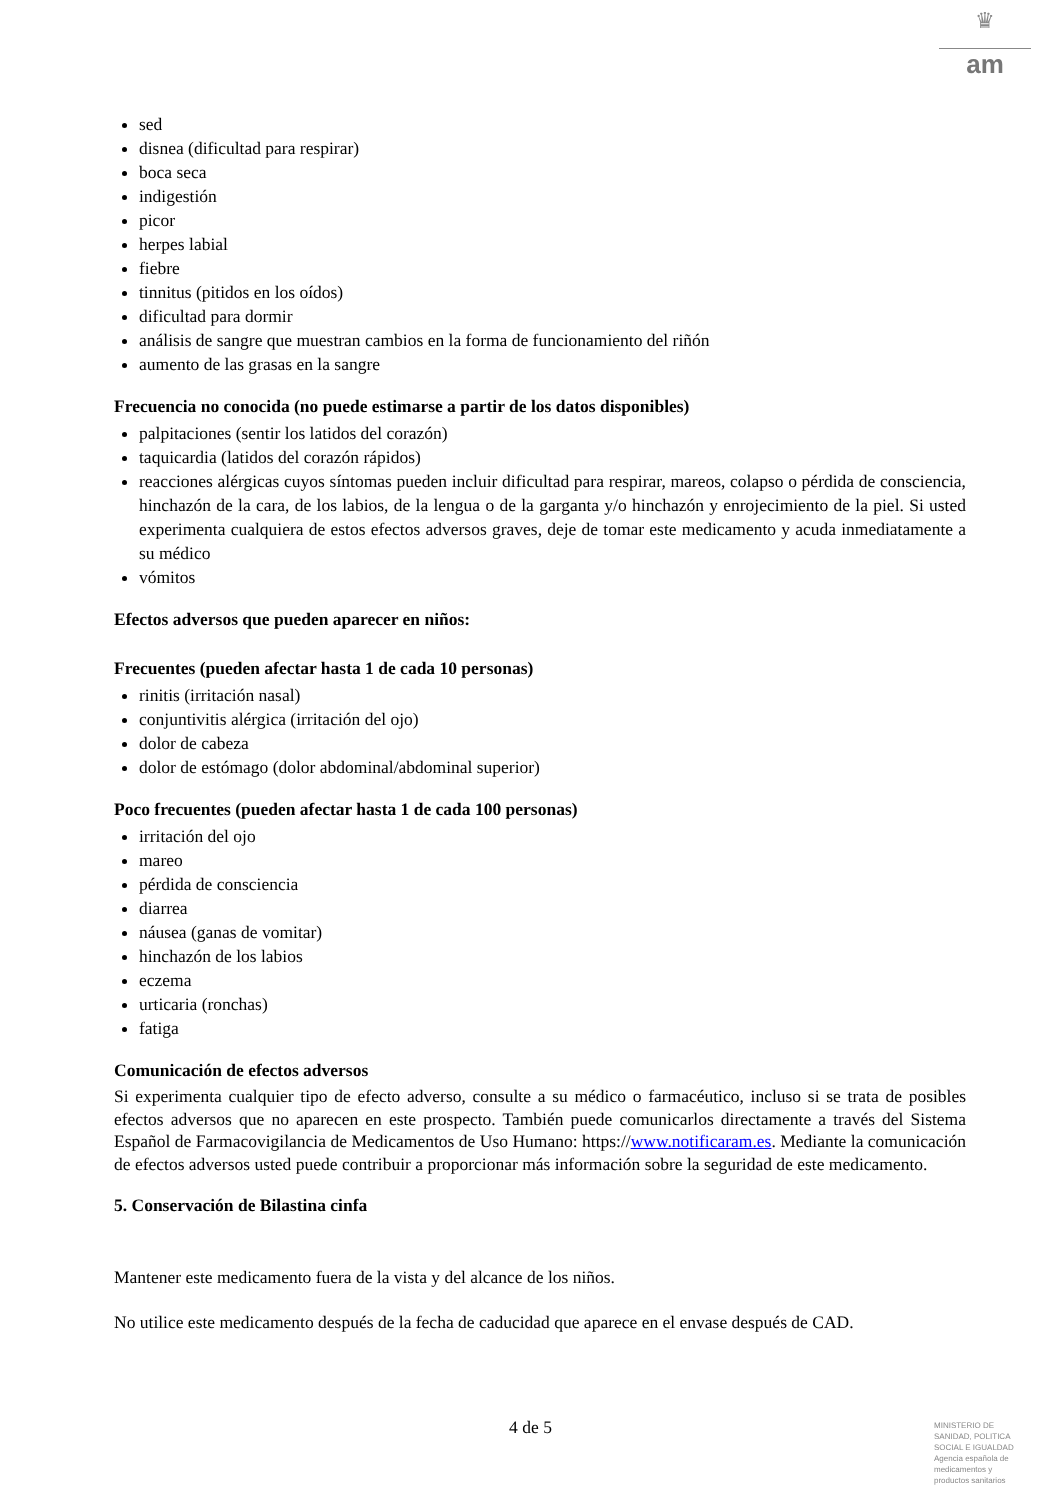♛
am
sed
disnea (dificultad para respirar)
boca seca
indigestión
picor
herpes labial
fiebre
tinnitus (pitidos en los oídos)
dificultad para dormir
análisis de sangre que muestran cambios en la forma de funcionamiento del riñón
aumento de las grasas en la sangre
Frecuencia no conocida (no puede estimarse a partir de los datos disponibles)
palpitaciones (sentir los latidos del corazón)
taquicardia (latidos del corazón rápidos)
reacciones alérgicas cuyos síntomas pueden incluir dificultad para respirar, mareos, colapso o pérdida de consciencia, hinchazón de la cara, de los labios, de la lengua o de la garganta y/o hinchazón y enrojecimiento de la piel. Si usted experimenta cualquiera de estos efectos adversos graves, deje de tomar este medicamento y acuda inmediatamente a su médico
vómitos
Efectos adversos que pueden aparecer en niños:
Frecuentes (pueden afectar hasta 1 de cada 10 personas)
rinitis (irritación nasal)
conjuntivitis alérgica (irritación del ojo)
dolor de cabeza
dolor de estómago (dolor abdominal/abdominal superior)
Poco frecuentes (pueden afectar hasta 1 de cada 100 personas)
irritación del ojo
mareo
pérdida de consciencia
diarrea
náusea (ganas de vomitar)
hinchazón de los labios
eczema
urticaria (ronchas)
fatiga
Comunicación de efectos adversos
Si experimenta cualquier tipo de efecto adverso, consulte a su médico o farmacéutico, incluso si se trata de posibles efectos adversos que no aparecen en este prospecto. También puede comunicarlos directamente a través del Sistema Español de Farmacovigilancia de Medicamentos de Uso Humano: https://www.notificaram.es. Mediante la comunicación de efectos adversos usted puede contribuir a proporcionar más información sobre la seguridad de este medicamento.
5. Conservación de Bilastina cinfa
Mantener este medicamento fuera de la vista y del alcance de los niños.
No utilice este medicamento después de la fecha de caducidad que aparece en el envase después de CAD.
4 de 5
MINISTERIO DE
SANIDAD, POLITICA
SOCIAL E IGUALDAD
Agencia española de
medicamentos y
productos sanitarios